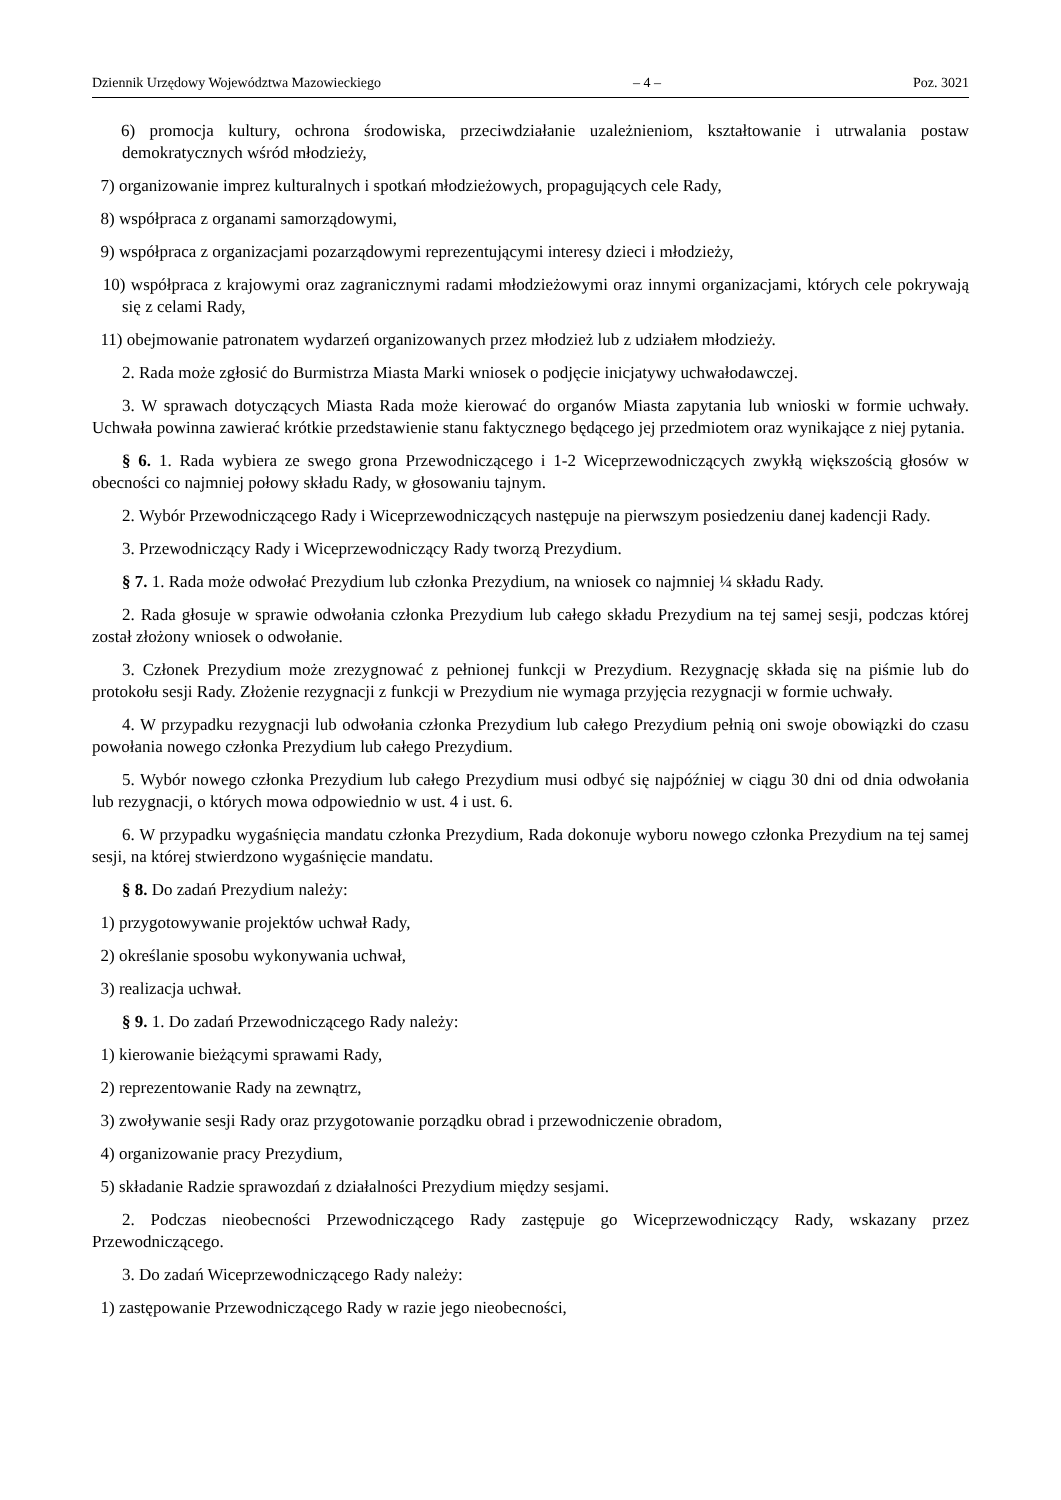Dziennik Urzędowy Województwa Mazowieckiego – 4 – Poz. 3021
6) promocja kultury, ochrona środowiska, przeciwdziałanie uzależnieniom, kształtowanie i utrwalania postaw demokratycznych wśród młodzieży,
7) organizowanie imprez kulturalnych i spotkań młodzieżowych, propagujących cele Rady,
8) współpraca z organami samorządowymi,
9) współpraca z organizacjami pozarządowymi reprezentującymi interesy dzieci i młodzieży,
10) współpraca z krajowymi oraz zagranicznymi radami młodzieżowymi oraz innymi organizacjami, których cele pokrywają się z celami Rady,
11) obejmowanie patronatem wydarzeń organizowanych przez młodzież lub z udziałem młodzieży.
2. Rada może zgłosić do Burmistrza Miasta Marki wniosek o podjęcie inicjatywy uchwałodawczej.
3. W sprawach dotyczących Miasta Rada może kierować do organów Miasta zapytania lub wnioski w formie uchwały. Uchwała powinna zawierać krótkie przedstawienie stanu faktycznego będącego jej przedmiotem oraz wynikające z niej pytania.
§ 6. 1. Rada wybiera ze swego grona Przewodniczącego i 1-2 Wiceprzewodniczących zwykłą większością głosów w obecności co najmniej połowy składu Rady, w głosowaniu tajnym.
2. Wybór Przewodniczącego Rady i Wiceprzewodniczących następuje na pierwszym posiedzeniu danej kadencji Rady.
3. Przewodniczący Rady i Wiceprzewodniczący Rady tworzą Prezydium.
§ 7. 1. Rada może odwołać Prezydium lub członka Prezydium, na wniosek co najmniej ¼ składu Rady.
2. Rada głosuje w sprawie odwołania członka Prezydium lub całego składu Prezydium na tej samej sesji, podczas której został złożony wniosek o odwołanie.
3. Członek Prezydium może zrezygnować z pełnionej funkcji w Prezydium. Rezygnację składa się na piśmie lub do protokołu sesji Rady. Złożenie rezygnacji z funkcji w Prezydium nie wymaga przyjęcia rezygnacji w formie uchwały.
4. W przypadku rezygnacji lub odwołania członka Prezydium lub całego Prezydium pełnią oni swoje obowiązki do czasu powołania nowego członka Prezydium lub całego Prezydium.
5. Wybór nowego członka Prezydium lub całego Prezydium musi odbyć się najpóźniej w ciągu 30 dni od dnia odwołania lub rezygnacji, o których mowa odpowiednio w ust. 4 i ust. 6.
6. W przypadku wygaśnięcia mandatu członka Prezydium, Rada dokonuje wyboru nowego członka Prezydium na tej samej sesji, na której stwierdzono wygaśnięcie mandatu.
§ 8. Do zadań Prezydium należy:
1) przygotowywanie projektów uchwał Rady,
2) określanie sposobu wykonywania uchwał,
3) realizacja uchwał.
§ 9. 1. Do zadań Przewodniczącego Rady należy:
1) kierowanie bieżącymi sprawami Rady,
2) reprezentowanie Rady na zewnątrz,
3) zwoływanie sesji Rady oraz przygotowanie porządku obrad i przewodniczenie obradom,
4) organizowanie pracy Prezydium,
5) składanie Radzie sprawozdań z działalności Prezydium między sesjami.
2. Podczas nieobecności Przewodniczącego Rady zastępuje go Wiceprzewodniczący Rady, wskazany przez Przewodniczącego.
3. Do zadań Wiceprzewodniczącego Rady należy:
1) zastępowanie Przewodniczącego Rady w razie jego nieobecności,